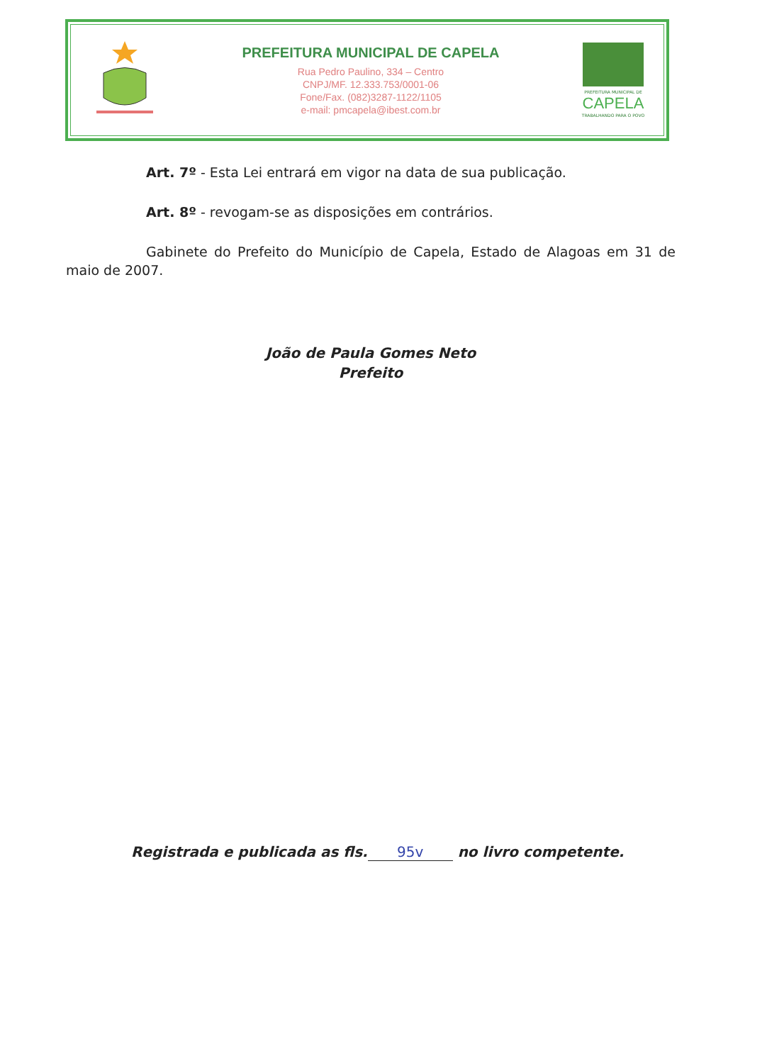PREFEITURA MUNICIPAL DE CAPELA
Rua Pedro Paulino, 334 – Centro
CNPJ/MF. 12.333.753/0001-06
Fone/Fax. (082)3287-1122/1105
e-mail: pmcapela@ibest.com.br
PREFEITURA MUNICIPAL DE
CAPELA
TRABALHANDO PARA O POVO
Art. 7º - Esta Lei entrará em vigor na data de sua publicação.
Art. 8º - revogam-se as disposições em contrários.
Gabinete do Prefeito do Município de Capela, Estado de Alagoas em 31 de maio de 2007.
João de Paula Gomes Neto
Prefeito
Registrada e publicada as fls. 95v no livro competente.